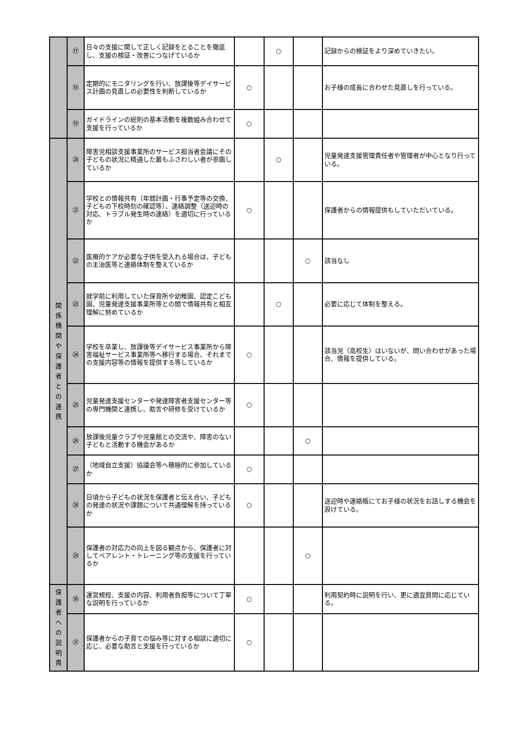| | ⑰ | 日々の支援に関して正しく記録をとることを徹底し、支援の検証・改善につなげているか | | ○ | | 記録からの検証をより深めていきたい。 |
| | ⑱ | 定期的にモニタリングを行い、放課後等デイサービス計画の見直しの必要性を判断しているか | ○ | | | お子様の成長に合わせた見直しを行っている。 |
| | ⑲ | ガイドラインの総則の基本活動を複数組み合わせて支援を行っているか | ○ | | | |
| 関 係 機 関 や 保 護 者 と の 連 携 | ⑳ | 障害児相談支援事業所のサービス担当者会議にその子どもの状況に精通した最もふさわしい者が参画しているか | | ○ | | 児童発達支援管理責任者や管理者が中心となり行っている。 |
| | ㉑ | 学校との情報共有（年間計画・行事予定等の交換、子どもの下校時刻の確認等）、連絡調整（送迎時の対応、トラブル発生時の連絡）を適切に行っているか | ○ | | | 保護者からの情報提供もしていただいている。 |
| | ㉒ | 医療的ケアが必要な子供を受入れる場合は、子どもの主治医等と連絡体制を整えているか | | | ○ | 該当なし |
| | ㉓ | 就学前に利用していた保育所や幼稚園、認定こども園、児童発達支援事業所等との間で情報共有と相互理解に努めているか | | ○ | | 必要に応じて体制を整える。 |
| | ㉔ | 学校を卒業し、放課後等デイサービス事業所から障害福祉サービス事業所等へ移行する場合、それまでの支援内容等の情報を提供する等しているか | ○ | | | 該当児（高校生）はいないが、問い合わせがあった場合、情報を提供している。 |
| | ㉕ | 児童発達支援センターや発達障害者支援センター等の専門機関と連携し、助言や研修を受けているか | ○ | | | |
| | ㉖ | 放課後児童クラブや児童館との交流や、障害のない子どもと活動する機会があるか | | | ○ | |
| | ㉗ | （地域自立支援）協議会等へ積極的に参加しているか | ○ | | | |
| | ㉘ | 日頃から子どもの状況を保護者と伝え合い、子どもの発達の状況や課題について共通理解を持っているか | ○ | | | 送迎時や連絡帳にてお子様の状況をお話しする機会を設けている。 |
| | ㉙ | 保護者の対応力の向上を図る観点から、保護者に対してペアレント・トレーニング等の支援を行っているか | | | ○ | |
| 保 護 者 へ の 説 明 責 | ㉚ | 運営規程、支援の内容、利用者負担等について丁寧な説明を行っているか | ○ | | | 利用契約時に説明を行い、更に適宜質問に応じている。 |
| | ㉛ | 保護者からの子育ての悩み等に対する相談に適切に応じ、必要な助言と支援を行っているか | ○ | | | |